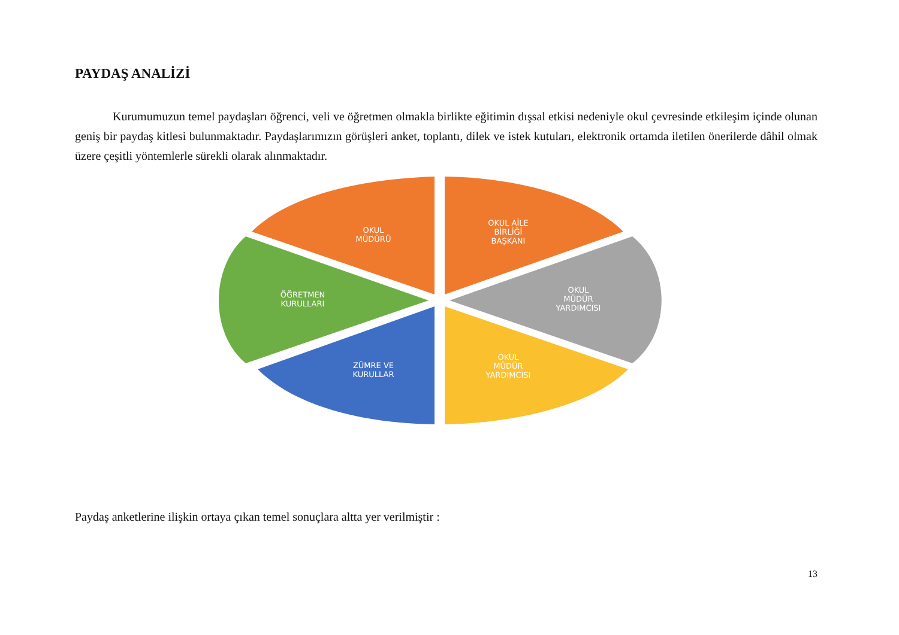PAYDAŞ ANALİZİ
Kurumumuzun temel paydaşları öğrenci, veli ve öğretmen olmakla birlikte eğitimin dışsal etkisi nedeniyle okul çevresinde etkileşim içinde olunan geniş bir paydaş kitlesi bulunmaktadır. Paydaşlarımızın görüşleri anket, toplantı, dilek ve istek kutuları, elektronik ortamda iletilen önerilerde dâhil olmak üzere çeşitli yöntemlerle sürekli olarak alınmaktadır.
OKUL
MÜDÜRÜ
OKUL AİLE
BİRLİĞİ
BAŞKANI
OKUL
MÜDÜR
YARDIMCISI
OKUL
MÜDÜR
YARDIMCISI
ZÜMRE VE
KURULLAR
ÖĞRETMEN
KURULLARI
Paydaş anketlerine ilişkin ortaya çıkan temel sonuçlara altta yer verilmiştir :
13